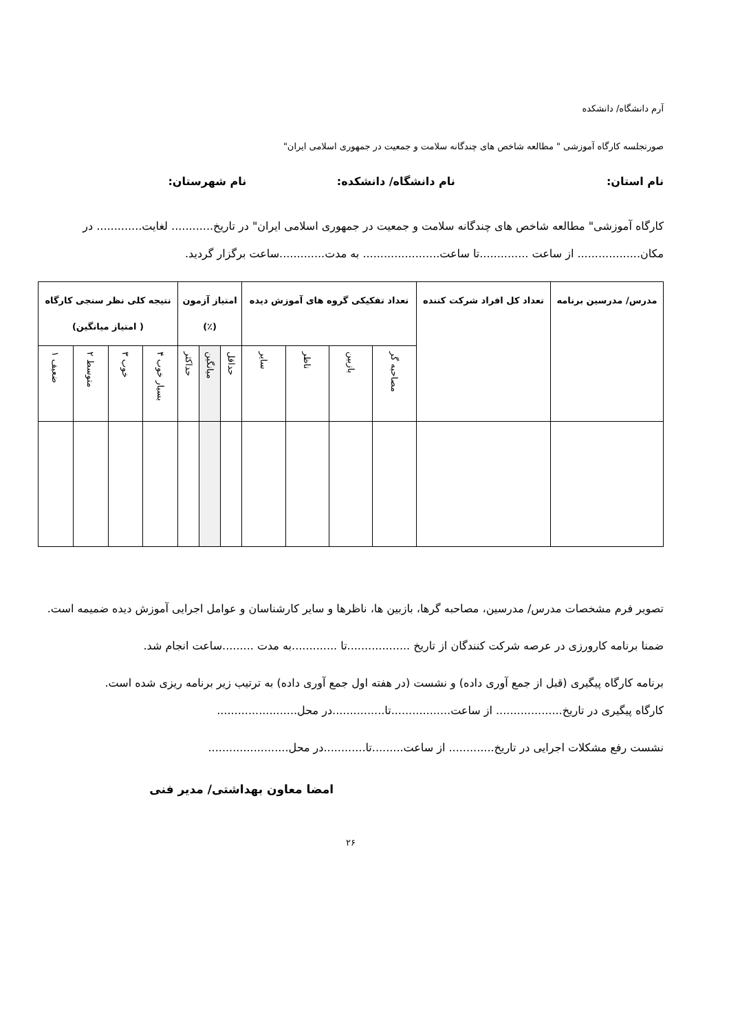آرم دانشگاه/ دانشکده
صورتجلسه کارگاه آموزشی " مطالعه شاخص های چندگانه سلامت و جمعیت در جمهوری اسلامی ایران"
نام استان: نام دانشگاه/ دانشکده: نام شهرستان:
کارگاه آموزشی" مطالعه شاخص های چندگانه سلامت و جمعیت در جمهوری اسلامی ایران" در تاریخ............ لغایت............. در مکان.................. از ساعت ..............تا ساعت...................... به مدت.............ساعت برگزار گردید.
| مدرس/ مدرسین برنامه | تعداد کل افراد شرکت کننده | تعداد تفکیکی گروه های آموزش دیده | | | | امتیاز آزمون (٪) | | | نتیجه کلی نظر سنجی کارگاه ( امتیاز میانگین) | | | |
| --- | --- | --- | --- | --- | --- | --- | --- | --- | --- | --- | --- | --- |
| | | مصاحبه گر | بازبین | ناظر | سایر | حداقل | میانگین | حداکثر | بسیار خوب ۴ | خوب ۳ | متوسط ۲ | ضعیف ۱ |
تصویر فرم مشخصات مدرس/ مدرسین، مصاحبه گرها، بازبین ها، ناظرها و سایر کارشناسان و عوامل اجرایی آموزش دیده ضمیمه است.
ضمنا برنامه کارورزی در عرصه شرکت کنندگان از تاریخ ..................تا .............به مدت .........ساعت انجام شد.
برنامه کارگاه پیگیری (قبل از جمع آوری داده) و نشست (در هفته اول جمع آوری داده) به ترتیب زیر برنامه ریزی شده است.
کارگاه پیگیری در تاریخ................... از ساعت.................تا...............در محل.......................
نشست رفع مشکلات اجرایی در تاریخ............. از ساعت.........تا............در محل.......................
امضا معاون بهداشتی/ مدیر فنی
۲۶